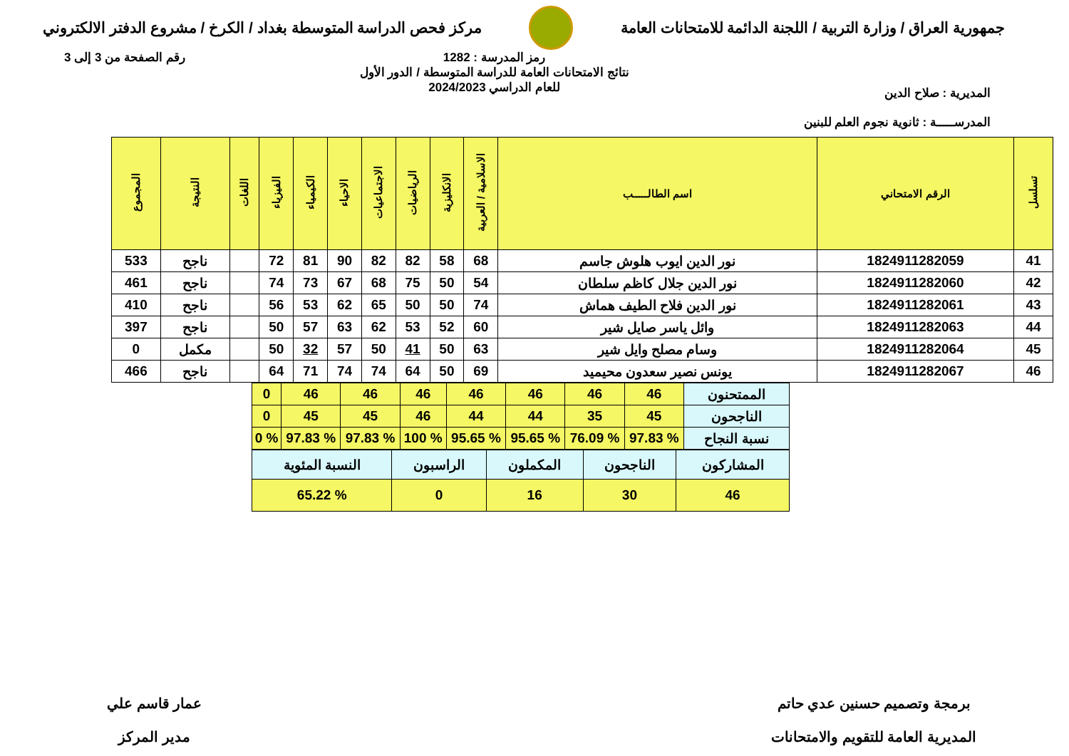جمهورية العراق / وزارة التربية / اللجنة الدائمة للامتحانات العامة
مركز فحص الدراسة المتوسطة بغداد / الكرخ / مشروع الدفتر الالكتروني
المديرية : صلاح الدين
المدرســـــة : ثانوية نجوم العلم للبنين
رمز المدرسة : 1282
نتائج الامتحانات العامة للدراسة المتوسطة / الدور الأول
للعام الدراسي 2024/2023
رقم الصفحة من 3 إلى 3
| تسلسل | الرقم الامتحاني | اسم الطالـــــب | الاسلامية / العربية | الانكليزية | الرياضيات | الاجتماعيات | الاحياء | الكيمياء | الفيزياء | اللغات | النتيجة | المجموع |
| --- | --- | --- | --- | --- | --- | --- | --- | --- | --- | --- | --- | --- |
| 41 | 1824911282059 | نور الدين ايوب هلوش جاسم | 68 | 58 | 82 | 82 | 90 | 81 | 72 | | ناجح | 533 |
| 42 | 1824911282060 | نور الدين جلال كاظم سلطان | 54 | 50 | 75 | 68 | 67 | 73 | 74 | | ناجح | 461 |
| 43 | 1824911282061 | نور الدين فلاح الطيف هماش | 74 | 50 | 50 | 65 | 62 | 53 | 56 | | ناجح | 410 |
| 44 | 1824911282063 | وائل ياسر صايل شير | 60 | 52 | 53 | 62 | 63 | 57 | 50 | | ناجح | 397 |
| 45 | 1824911282064 | وسام مصلح وايل شير | 63 | 50 | 41 | 50 | 57 | 32 | 50 | | مكمل | 0 |
| 46 | 1824911282067 | يونس نصير سعدون محيميد | 69 | 50 | 64 | 74 | 74 | 71 | 64 | | ناجح | 466 |
| الممتحنون | 46 | 46 | 46 | 46 | 46 | 46 | 46 | 0 |
| الناجحون | 45 | 35 | 44 | 44 | 46 | 45 | 45 | 0 |
| نسبة النجاح | % 97.83 | % 76.09 | % 95.65 | % 95.65 | % 100 | % 97.83 | % 97.83 | % 0 |
| المشاركون | الناجحون | المكملون | الراسبون | النسبة المئوية |
| 46 | 30 | 16 | 0 | % 65.22 |
برمجة وتصميم حسنين عدي حاتم
المديرية العامة للتقويم والامتحانات
عمار قاسم علي
مدير المركز